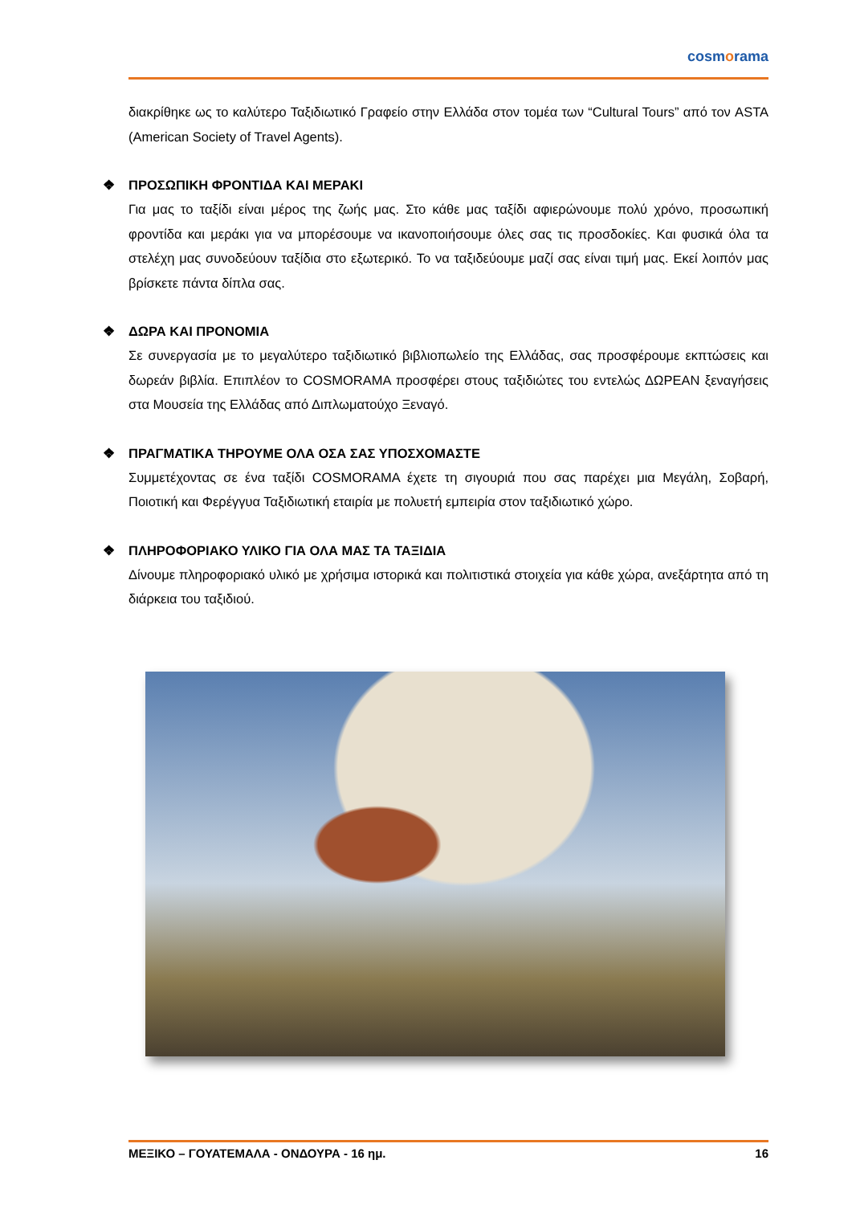cosmorama
διακρίθηκε ως το καλύτερο Ταξιδιωτικό Γραφείο στην Ελλάδα στον τομέα των “Cultural Tours” από τον ASTA (American Society of Travel Agents).
❖ ΠΡΟΣΩΠΙΚΗ ΦΡΟΝΤΙΔΑ ΚΑΙ ΜΕΡΑΚΙ
Για μας το ταξίδι είναι μέρος της ζωής μας. Στο κάθε μας ταξίδι αφιερώνουμε πολύ χρόνο, προσωπική φροντίδα και μεράκι για να μπορέσουμε να ικανοποιήσουμε όλες σας τις προσδοκίες. Και φυσικά όλα τα στελέχη μας συνοδεύουν ταξίδια στο εξωτερικό. Το να ταξιδεύουμε μαζί σας είναι τιμή μας. Εκεί λοιπόν μας βρίσκετε πάντα δίπλα σας.
❖ ΔΩΡΑ ΚΑΙ ΠΡΟΝΟΜΙΑ
Σε συνεργασία με το μεγαλύτερο ταξιδιωτικό βιβλιοπωλείο της Ελλάδας, σας προσφέρουμε εκπτώσεις και δωρεάν βιβλία. Επιπλέον το COSMORAMA προσφέρει στους ταξιδιώτες του εντελώς ΔΩΡΕΑΝ ξεναγήσεις στα Μουσεία της Ελλάδας από Διπλωματούχο Ξεναγό.
❖ ΠΡΑΓΜΑΤΙΚΑ ΤΗΡΟΥΜΕ ΟΛΑ ΟΣΑ ΣΑΣ ΥΠΟΣΧΟΜΑΣΤΕ
Συμμετέχοντας σε ένα ταξίδι COSMORAMA έχετε τη σιγουριά που σας παρέχει μια Μεγάλη, Σοβαρή, Ποιοτική και Φερέγγυα Ταξιδιωτική εταιρία με πολυετή εμπειρία στον ταξιδιωτικό χώρο.
❖ ΠΛΗΡΟΦΟΡΙΑΚΟ ΥΛΙΚΟ ΓΙΑ ΟΛΑ ΜΑΣ ΤΑ ΤΑΞΙΔΙΑ
Δίνουμε πληροφοριακό υλικό με χρήσιμα ιστορικά και πολιτιστικά στοιχεία για κάθε χώρα, ανεξάρτητα από τη διάρκεια του ταξιδιού.
ΜΕΞΙΚΟ – ΓΟΥΑΤΕΜΑΛΑ - ΟΝΔΟΥΡΑ - 16 ημ. 16